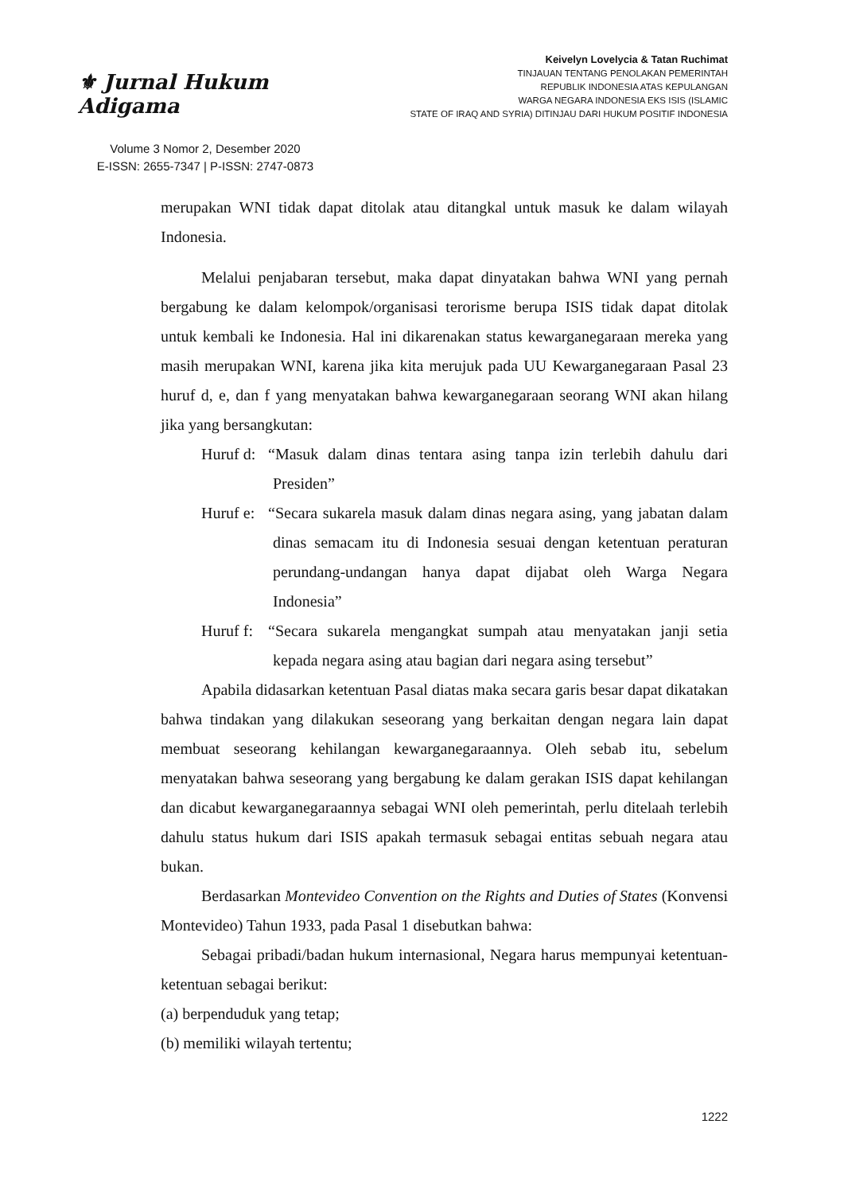⚜ Jurnal Hukum Adigama
Volume 3 Nomor 2, Desember 2020
E-ISSN: 2655-7347 | P-ISSN: 2747-0873
Keivelyn Lovelycia & Tatan Ruchimat
TINJAUAN TENTANG PENOLAKAN PEMERINTAH
REPUBLIK INDONESIA ATAS KEPULANGAN
WARGA NEGARA INDONESIA EKS ISIS (ISLAMIC
STATE OF IRAQ AND SYRIA) DITINJAU DARI HUKUM POSITIF INDONESIA
merupakan WNI tidak dapat ditolak atau ditangkal untuk masuk ke dalam wilayah Indonesia.
Melalui penjabaran tersebut, maka dapat dinyatakan bahwa WNI yang pernah bergabung ke dalam kelompok/organisasi terorisme berupa ISIS tidak dapat ditolak untuk kembali ke Indonesia. Hal ini dikarenakan status kewarganegaraan mereka yang masih merupakan WNI, karena jika kita merujuk pada UU Kewarganegaraan Pasal 23 huruf d, e, dan f yang menyatakan bahwa kewarganegaraan seorang WNI akan hilang jika yang bersangkutan:
Huruf d: “Masuk dalam dinas tentara asing tanpa izin terlebih dahulu dari Presiden”
Huruf e: “Secara sukarela masuk dalam dinas negara asing, yang jabatan dalam dinas semacam itu di Indonesia sesuai dengan ketentuan peraturan perundang-undangan hanya dapat dijabat oleh Warga Negara Indonesia”
Huruf f: “Secara sukarela mengangkat sumpah atau menyatakan janji setia kepada negara asing atau bagian dari negara asing tersebut”
Apabila didasarkan ketentuan Pasal diatas maka secara garis besar dapat dikatakan bahwa tindakan yang dilakukan seseorang yang berkaitan dengan negara lain dapat membuat seseorang kehilangan kewarganegaraannya. Oleh sebab itu, sebelum menyatakan bahwa seseorang yang bergabung ke dalam gerakan ISIS dapat kehilangan dan dicabut kewarganegaraannya sebagai WNI oleh pemerintah, perlu ditelaah terlebih dahulu status hukum dari ISIS apakah termasuk sebagai entitas sebuah negara atau bukan.
Berdasarkan Montevideo Convention on the Rights and Duties of States (Konvensi Montevideo) Tahun 1933, pada Pasal 1 disebutkan bahwa:
Sebagai pribadi/badan hukum internasional, Negara harus mempunyai ketentuan-ketentuan sebagai berikut:
(a) berpenduduk yang tetap;
(b) memiliki wilayah tertentu;
1222